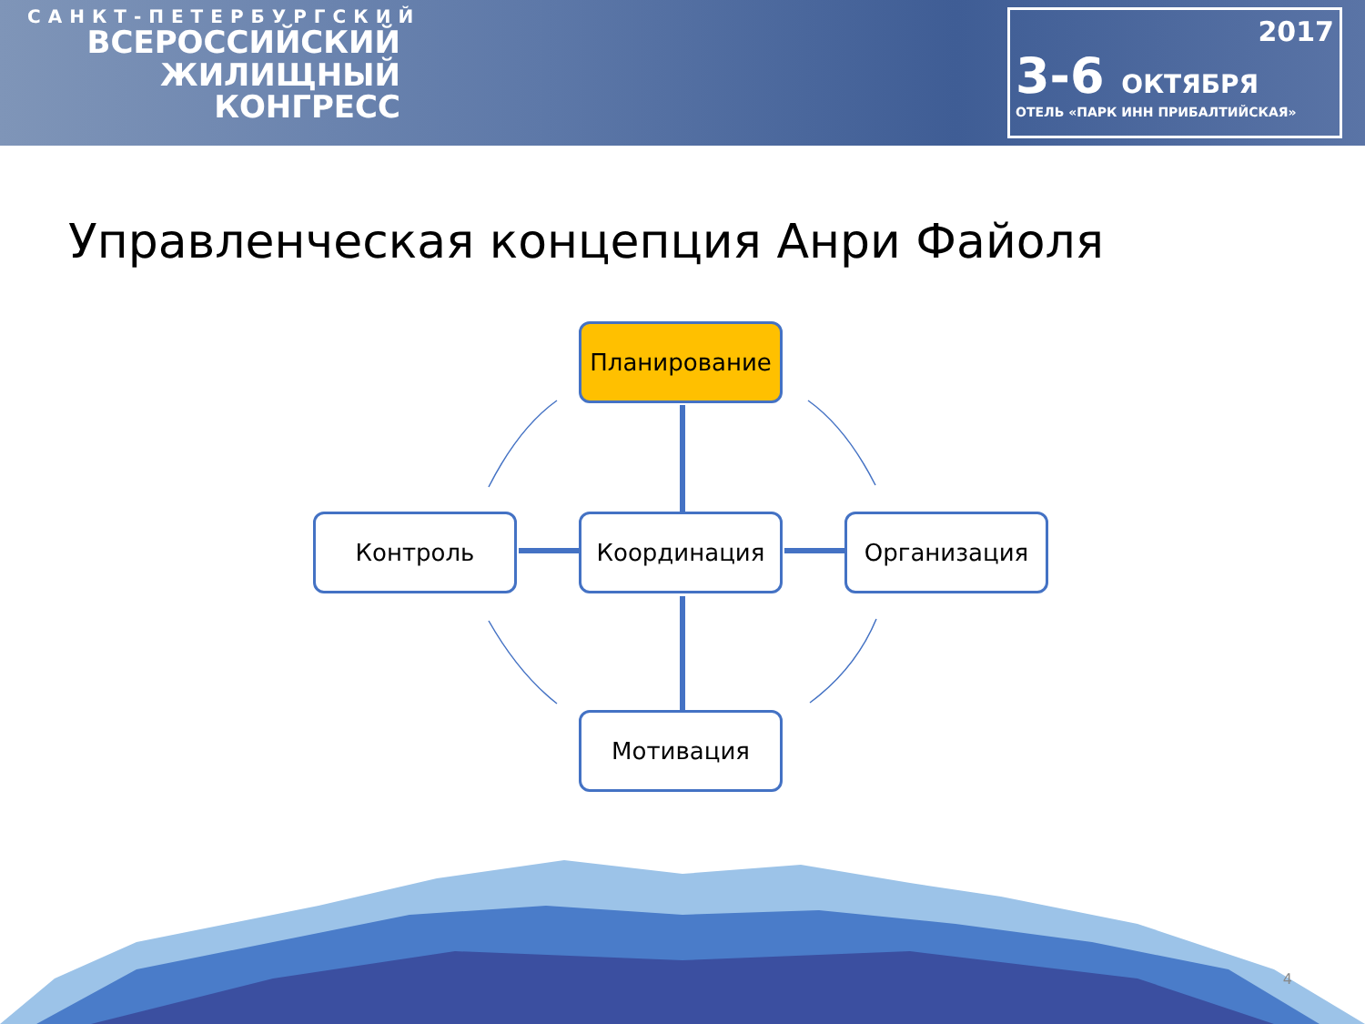САНКТ-ПЕТЕРБУРГСКИЙ
ВСЕРОССИЙСКИЙ
ЖИЛИЩНЫЙ
КОНГРЕСС
2017
3-6 ОКТЯБРЯ
ОТЕЛЬ «ПАРК ИНН ПРИБАЛТИЙСКАЯ»
Управленческая концепция Анри Файоля
Планирование
Контроль Координация Организация
Мотивация
4